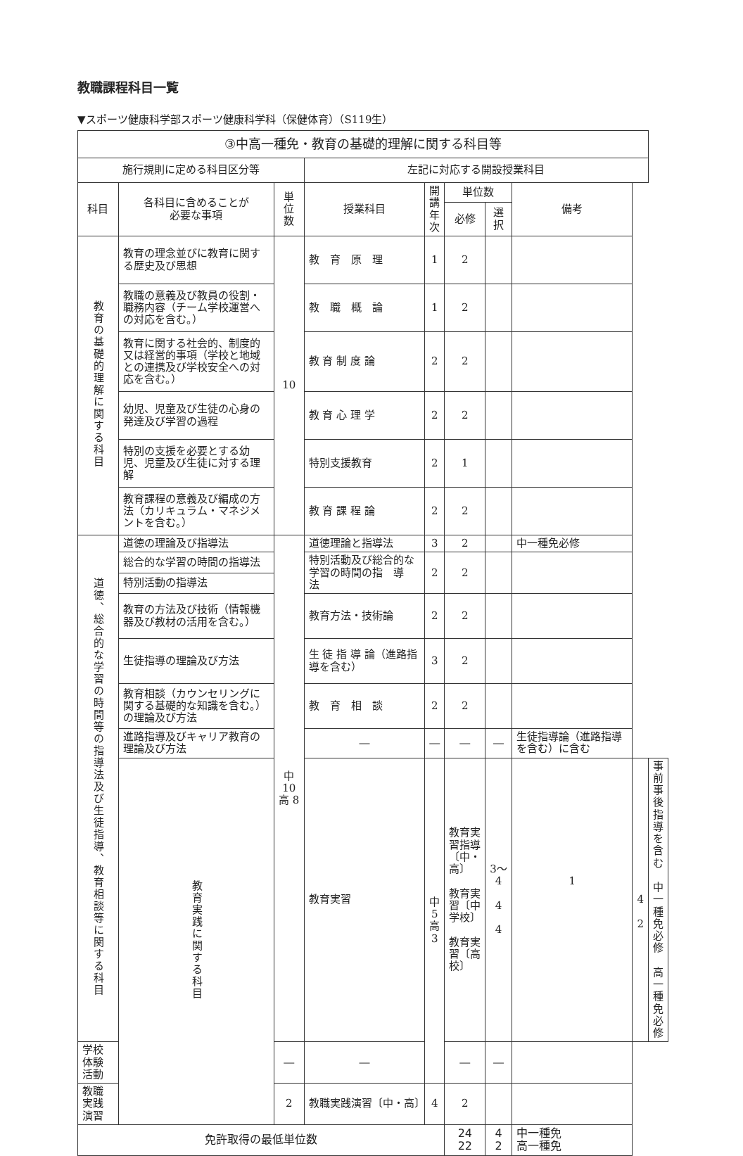教職課程科目一覧
▼スポーツ健康科学部スポーツ健康科学科（保健体育）（S119生）
| ③中高一種免・教育の基礎的理解に関する科目等 | | | | | | | | | |
| --- | --- | --- | --- | --- | --- | --- | --- | --- | --- |
| 施行規則に定める科目区分等 | | | 左記に対応する開設授業科目 | | | | | | |
| 科目 | 各科目に含めることが 必要な事項 | 単 位 数 | 授業科目 | 開講 年次 | 単位数 | | 備考 | | |
| | | | | | 必修 | 選択 | | | |
| 教育の基礎的理解に関する科目 | 教育の理念並びに教育に関する歴史及び思想 | 10 | 教 育 原 理 | 1 | 2 | | | | |
| | 教職の意義及び教員の役割・職務内容（チーム学校運営への対応を含む。） | | 教 職 概 論 | 1 | 2 | | | | |
| | 教育に関する社会的、制度的又は経営的事項（学校と地域との連携及び学校安全への対応を含む。） | | 教 育 制 度 論 | 2 | 2 | | | | |
| | 幼児、児童及び生徒の心身の発達及び学習の過程 | | 教 育 心 理 学 | 2 | 2 | | | | |
| | 特別の支援を必要とする幼児、児童及び生徒に対する理解 | | 特別支援教育 | 2 | 1 | | | | |
| | 教育課程の意義及び編成の方法（カリキュラム・マネジメントを含む。） | | 教 育 課 程 論 | 2 | 2 | | | | |
| 道徳、総合的な学習の時間等の指導法及び生徒指導、教育相談等に関する科目 | 道徳の理論及び指導法 | 中10 高 8 | 道徳理論と指導法 | 3 | 2 | | 中一種免必修 | | |
| | 総合的な学習の時間の指導法 | | 特別活動及び総合的な学習の時間の指 導 法 | 2 | 2 | | | | |
| | 特別活動の指導法 | | | | | | | | |
| | 教育の方法及び技術（情報機器及び教材の活用を含む。） | | 教育方法・技術論 | 2 | 2 | | | | |
| | 生徒指導の理論及び方法 | | 生 徒 指 導 論（進路指導を含む） | 3 | 2 | | | | |
| | 教育相談（カウンセリングに関する基礎的な知識を含む。）の理論及び方法 | | 教 育 相 談 | 2 | 2 | | | | |
| | 進路指導及びキャリア教育の理論及び方法 | | ― | ― | ― | ― | 生徒指導論（進路指導を含む）に含む | | |
| | 教育実践に関する科目 | | 教育実習 | 中 5 高 3 | 教育実習指導〔中・高〕 教育実習〔中学校〕 教育実習〔高 校〕 | 3〜4 4 4 | 1 | 4 2 | 事前事後指導を含む 中一種免必修 高一種免必修 |
| 学校体験活動 | | ― | ― | | ― | ― | | | |
| 教職実践演習 | | 2 | 教職実践演習〔中・高〕 | 4 | 2 | | | | |
| 免許取得の最低単位数 | | | | | 24 22 | 4 2 | 中一種免 高一種免 | | |